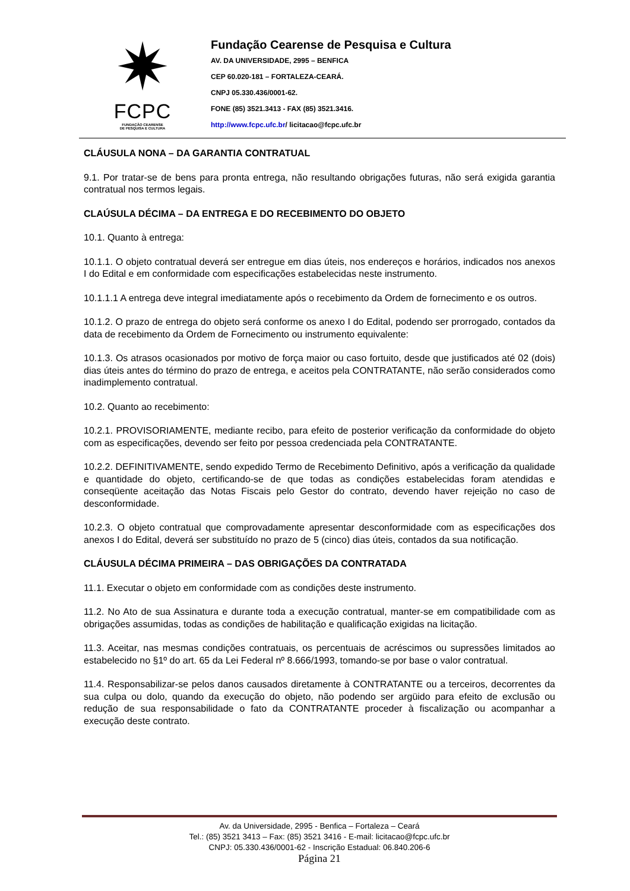✷
FCPC
FUNDAÇÃO CEARENSE
DE PESQUISA E CULTURA
Fundação Cearense de Pesquisa e Cultura
AV. DA UNIVERSIDADE, 2995 – BENFICA
CEP 60.020-181 – FORTALEZA-CEARÁ.
CNPJ 05.330.436/0001-62.
FONE (85) 3521.3413 - FAX (85) 3521.3416.
http://www.fcpc.ufc.br/ licitacao@fcpc.ufc.br
CLÁUSULA NONA – DA GARANTIA CONTRATUAL
9.1. Por tratar-se de bens para pronta entrega, não resultando obrigações futuras, não será exigida garantia contratual nos termos legais.
CLAÚSULA DÉCIMA – DA ENTREGA E DO RECEBIMENTO DO OBJETO
10.1. Quanto à entrega:
10.1.1. O objeto contratual deverá ser entregue em dias úteis, nos endereços e horários, indicados nos anexos I do Edital e em conformidade com especificações estabelecidas neste instrumento.
10.1.1.1 A entrega deve integral imediatamente após o recebimento da Ordem de fornecimento e os outros.
10.1.2. O prazo de entrega do objeto será conforme os anexo I do Edital, podendo ser prorrogado, contados da data de recebimento da Ordem de Fornecimento ou instrumento equivalente:
10.1.3. Os atrasos ocasionados por motivo de força maior ou caso fortuito, desde que justificados até 02 (dois) dias úteis antes do término do prazo de entrega, e aceitos pela CONTRATANTE, não serão considerados como inadimplemento contratual.
10.2. Quanto ao recebimento:
10.2.1. PROVISORIAMENTE, mediante recibo, para efeito de posterior verificação da conformidade do objeto com as especificações, devendo ser feito por pessoa credenciada pela CONTRATANTE.
10.2.2. DEFINITIVAMENTE, sendo expedido Termo de Recebimento Definitivo, após a verificação da qualidade e quantidade do objeto, certificando-se de que todas as condições estabelecidas foram atendidas e conseqüente aceitação das Notas Fiscais pelo Gestor do contrato, devendo haver rejeição no caso de desconformidade.
10.2.3. O objeto contratual que comprovadamente apresentar desconformidade com as especificações dos anexos I do Edital, deverá ser substituído no prazo de 5 (cinco) dias úteis, contados da sua notificação.
CLÁUSULA DÉCIMA PRIMEIRA – DAS OBRIGAÇÕES DA CONTRATADA
11.1. Executar o objeto em conformidade com as condições deste instrumento.
11.2. No Ato de sua Assinatura e durante toda a execução contratual, manter-se em compatibilidade com as obrigações assumidas, todas as condições de habilitação e qualificação exigidas na licitação.
11.3. Aceitar, nas mesmas condições contratuais, os percentuais de acréscimos ou supressões limitados ao estabelecido no §1º do art. 65 da Lei Federal nº 8.666/1993, tomando-se por base o valor contratual.
11.4. Responsabilizar-se pelos danos causados diretamente à CONTRATANTE ou a terceiros, decorrentes da sua culpa ou dolo, quando da execução do objeto, não podendo ser argüido para efeito de exclusão ou redução de sua responsabilidade o fato da CONTRATANTE proceder à fiscalização ou acompanhar a execução deste contrato.
Av. da Universidade, 2995 - Benfica – Fortaleza – Ceará
Tel.: (85) 3521 3413 – Fax: (85) 3521 3416 - E-mail: licitacao@fcpc.ufc.br
CNPJ: 05.330.436/0001-62 - Inscrição Estadual: 06.840.206-6
Página 21